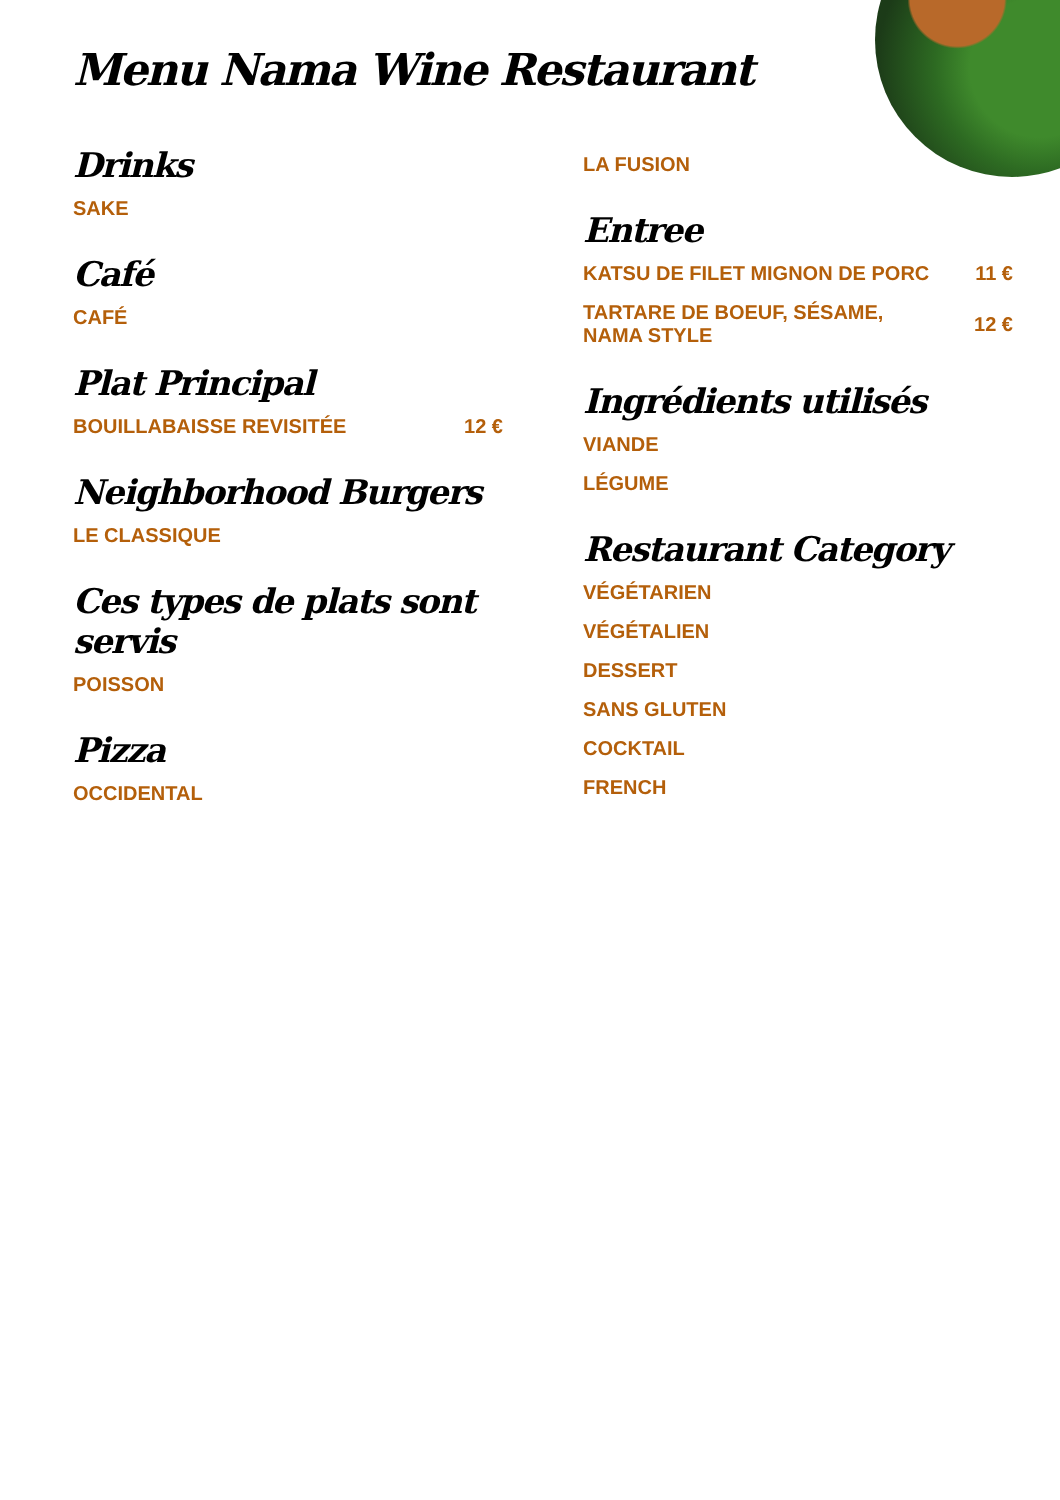Menu Nama Wine Restaurant
Drinks
SAKE
Café
CAFÉ
Plat Principal
BOUILLABAISSE REVISITÉE 12 €
Neighborhood Burgers
LE CLASSIQUE
Ces types de plats sont servis
POISSON
Pizza
OCCIDENTAL
LA FUSION
Entree
KATSU DE FILET MIGNON DE PORC 11 €
TARTARE DE BOEUF, SÉSAME,
NAMA STYLE 12 €
Ingrédients utilisés
VIANDE
LÉGUME
Restaurant Category
VÉGÉTARIEN
VÉGÉTALIEN
DESSERT
SANS GLUTEN
COCKTAIL
FRENCH